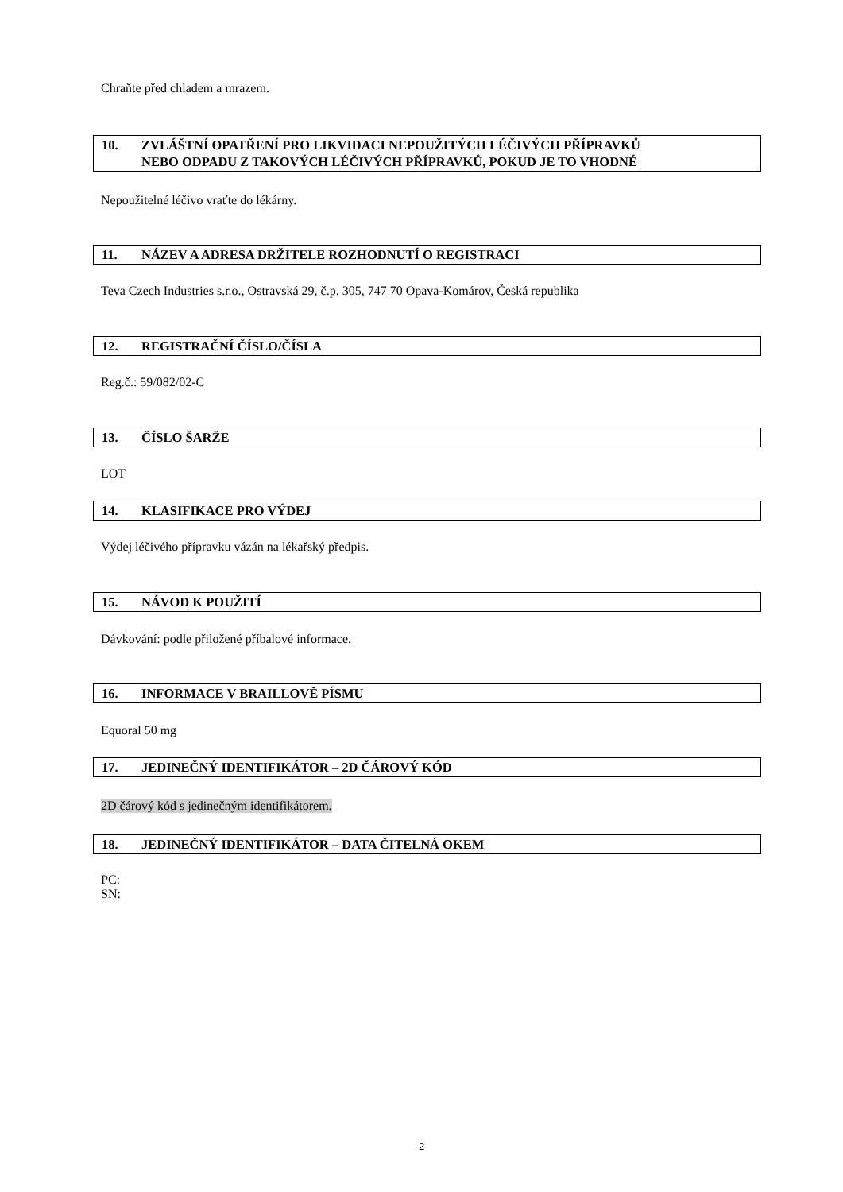Chraňte před chladem a mrazem.
10. ZVLÁŠTNÍ OPATŘENÍ PRO LIKVIDACI NEPOUŽITÝCH LÉČIVÝCH PŘÍPRAVKŮ
NEBO ODPADU Z TAKOVÝCH LÉČIVÝCH PŘÍPRAVKŮ, POKUD JE TO VHODNÉ
Nepoužitelné léčivo vraťte do lékárny.
11. NÁZEV A ADRESA DRŽITELE ROZHODNUTÍ O REGISTRACI
Teva Czech Industries s.r.o., Ostravská 29, č.p. 305, 747 70 Opava-Komárov, Česká republika
12. REGISTRAČNÍ ČÍSLO/ČÍSLA
Reg.č.: 59/082/02-C
13. ČÍSLO ŠARŽE
LOT
14. KLASIFIKACE PRO VÝDEJ
Výdej léčivého přípravku vázán na lékařský předpis.
15. NÁVOD K POUŽITÍ
Dávkování: podle přiložené příbalové informace.
16. INFORMACE V BRAILLOVĚ PÍSMU
Equoral 50 mg
17. JEDINEČNÝ IDENTIFIKÁTOR – 2D ČÁROVÝ KÓD
2D čárový kód s jedinečným identifikátorem.
18. JEDINEČNÝ IDENTIFIKÁTOR – DATA ČITELNÁ OKEM
PC:
SN:
2